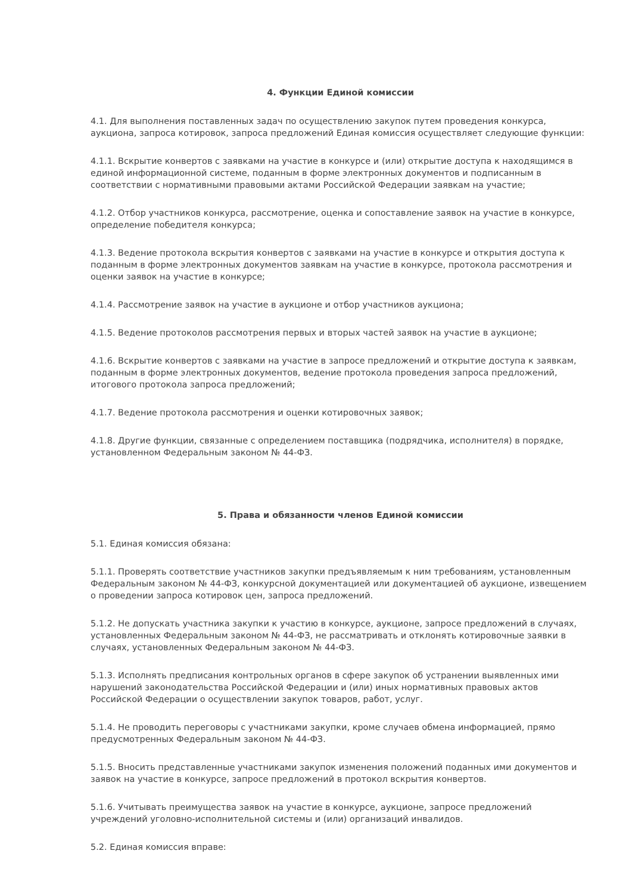4. Функции Единой комиссии
4.1. Для выполнения поставленных задач по осуществлению закупок путем проведения конкурса, аукциона, запроса котировок, запроса предложений Единая комиссия осуществляет следующие функции:
4.1.1. Вскрытие конвертов с заявками на участие в конкурсе и (или) открытие доступа к находящимся в единой информационной системе, поданным в форме электронных документов и подписанным в соответствии с нормативными правовыми актами Российской Федерации заявкам на участие;
4.1.2. Отбор участников конкурса, рассмотрение, оценка и сопоставление заявок на участие в конкурсе, определение победителя конкурса;
4.1.3. Ведение протокола вскрытия конвертов с заявками на участие в конкурсе и открытия доступа к поданным в форме электронных документов заявкам на участие в конкурсе, протокола рассмотрения и оценки заявок на участие в конкурсе;
4.1.4. Рассмотрение заявок на участие в аукционе и отбор участников аукциона;
4.1.5. Ведение протоколов рассмотрения первых и вторых частей заявок на участие в аукционе;
4.1.6. Вскрытие конвертов с заявками на участие в запросе предложений и открытие доступа к заявкам, поданным в форме электронных документов, ведение протокола проведения запроса предложений, итогового протокола запроса предложений;
4.1.7. Ведение протокола рассмотрения и оценки котировочных заявок;
4.1.8. Другие функции, связанные с определением поставщика (подрядчика, исполнителя) в порядке, установленном Федеральным законом № 44-ФЗ.
5. Права и обязанности членов Единой комиссии
5.1. Единая комиссия обязана:
5.1.1. Проверять соответствие участников закупки предъявляемым к ним требованиям, установленным Федеральным законом № 44-ФЗ, конкурсной документацией или документацией об аукционе, извещением о проведении запроса котировок цен, запроса предложений.
5.1.2. Не допускать участника закупки к участию в конкурсе, аукционе, запросе предложений в случаях, установленных Федеральным законом № 44-ФЗ, не рассматривать и отклонять котировочные заявки в случаях, установленных Федеральным законом № 44-ФЗ.
5.1.3. Исполнять предписания контрольных органов в сфере закупок об устранении выявленных ими нарушений законодательства Российской Федерации и (или) иных нормативных правовых актов Российской Федерации о осуществлении закупок товаров, работ, услуг.
5.1.4. Не проводить переговоры с участниками закупки, кроме случаев обмена информацией, прямо предусмотренных Федеральным законом № 44-ФЗ.
5.1.5. Вносить представленные участниками закупок изменения положений поданных ими документов и заявок на участие в конкурсе, запросе предложений в протокол вскрытия конвертов.
5.1.6. Учитывать преимущества заявок на участие в конкурсе, аукционе, запросе предложений учреждений уголовно-исполнительной системы и (или) организаций инвалидов.
5.2. Единая комиссия вправе: